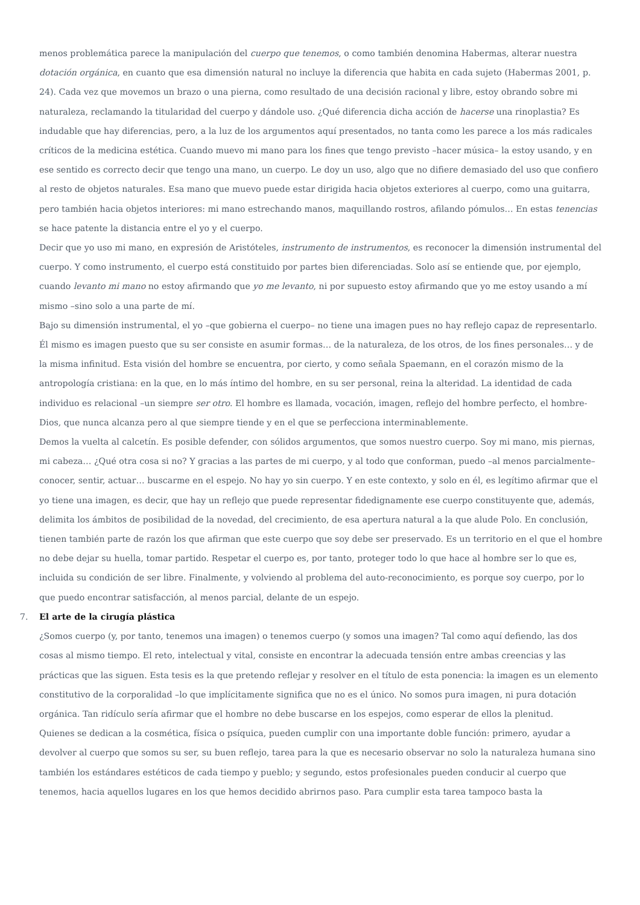menos problemática parece la manipulación del cuerpo que tenemos, o como también denomina Habermas, alterar nuestra dotación orgánica, en cuanto que esa dimensión natural no incluye la diferencia que habita en cada sujeto (Habermas 2001, p. 24). Cada vez que movemos un brazo o una pierna, como resultado de una decisión racional y libre, estoy obrando sobre mi naturaleza, reclamando la titularidad del cuerpo y dándole uso. ¿Qué diferencia dicha acción de hacerse una rinoplastia? Es indudable que hay diferencias, pero, a la luz de los argumentos aquí presentados, no tanta como les parece a los más radicales críticos de la medicina estética. Cuando muevo mi mano para los fines que tengo previsto –hacer música– la estoy usando, y en ese sentido es correcto decir que tengo una mano, un cuerpo. Le doy un uso, algo que no difiere demasiado del uso que confiero al resto de objetos naturales. Esa mano que muevo puede estar dirigida hacia objetos exteriores al cuerpo, como una guitarra, pero también hacia objetos interiores: mi mano estrechando manos, maquillando rostros, afilando pómulos… En estas tenencias se hace patente la distancia entre el yo y el cuerpo.
Decir que yo uso mi mano, en expresión de Aristóteles, instrumento de instrumentos, es reconocer la dimensión instrumental del cuerpo. Y como instrumento, el cuerpo está constituido por partes bien diferenciadas. Solo así se entiende que, por ejemplo, cuando levanto mi mano no estoy afirmando que yo me levanto, ni por supuesto estoy afirmando que yo me estoy usando a mí mismo –sino solo a una parte de mí.
Bajo su dimensión instrumental, el yo –que gobierna el cuerpo– no tiene una imagen pues no hay reflejo capaz de representarlo. Él mismo es imagen puesto que su ser consiste en asumir formas… de la naturaleza, de los otros, de los fines personales… y de la misma infinitud. Esta visión del hombre se encuentra, por cierto, y como señala Spaemann, en el corazón mismo de la antropología cristiana: en la que, en lo más íntimo del hombre, en su ser personal, reina la alteridad. La identidad de cada individuo es relacional –un siempre ser otro. El hombre es llamada, vocación, imagen, reflejo del hombre perfecto, el hombre-Dios, que nunca alcanza pero al que siempre tiende y en el que se perfecciona interminablemente.
Demos la vuelta al calcetín. Es posible defender, con sólidos argumentos, que somos nuestro cuerpo. Soy mi mano, mis piernas, mi cabeza… ¿Qué otra cosa si no? Y gracias a las partes de mi cuerpo, y al todo que conforman, puedo –al menos parcialmente– conocer, sentir, actuar… buscarme en el espejo. No hay yo sin cuerpo. Y en este contexto, y solo en él, es legítimo afirmar que el yo tiene una imagen, es decir, que hay un reflejo que puede representar fidedignamente ese cuerpo constituyente que, además, delimita los ámbitos de posibilidad de la novedad, del crecimiento, de esa apertura natural a la que alude Polo. En conclusión, tienen también parte de razón los que afirman que este cuerpo que soy debe ser preservado. Es un territorio en el que el hombre no debe dejar su huella, tomar partido. Respetar el cuerpo es, por tanto, proteger todo lo que hace al hombre ser lo que es, incluida su condición de ser libre. Finalmente, y volviendo al problema del auto-reconocimiento, es porque soy cuerpo, por lo que puedo encontrar satisfacción, al menos parcial, delante de un espejo.
7. El arte de la cirugía plástica
¿Somos cuerpo (y, por tanto, tenemos una imagen) o tenemos cuerpo (y somos una imagen? Tal como aquí defiendo, las dos cosas al mismo tiempo. El reto, intelectual y vital, consiste en encontrar la adecuada tensión entre ambas creencias y las prácticas que las siguen. Esta tesis es la que pretendo reflejar y resolver en el título de esta ponencia: la imagen es un elemento constitutivo de la corporalidad –lo que implícitamente significa que no es el único. No somos pura imagen, ni pura dotación orgánica. Tan ridículo sería afirmar que el hombre no debe buscarse en los espejos, como esperar de ellos la plenitud.
Quienes se dedican a la cosmética, física o psíquica, pueden cumplir con una importante doble función: primero, ayudar a devolver al cuerpo que somos su ser, su buen reflejo, tarea para la que es necesario observar no solo la naturaleza humana sino también los estándares estéticos de cada tiempo y pueblo; y segundo, estos profesionales pueden conducir al cuerpo que tenemos, hacia aquellos lugares en los que hemos decidido abrirnos paso. Para cumplir esta tarea tampoco basta la